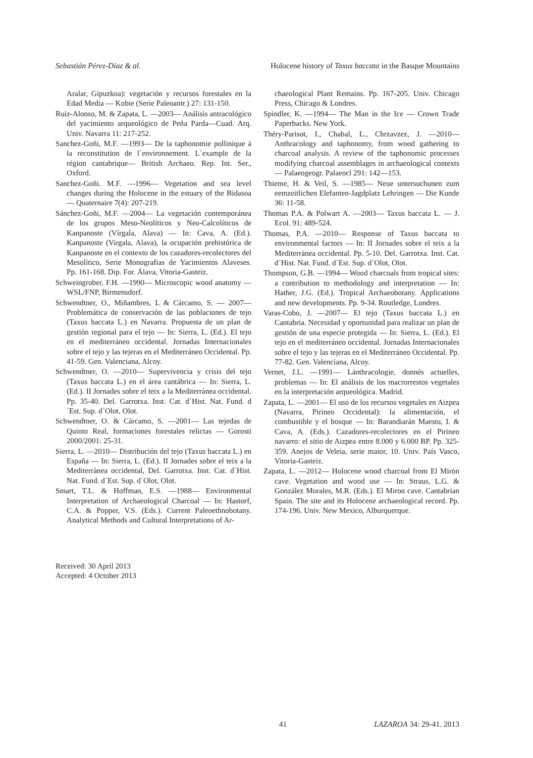Sebastián Pérez-Díaz & al. Holocene history of Taxus baccata in the Basque Mountains
Aralar, Gipuzkoa): vegetación y recursos forestales en la Edad Media — Kobie (Serie Paleoantr.) 27: 131-150.
Ruiz-Alonso, M. & Zapata, L. —2003— Análisis antracológico del yacimiento arqueológico de Peña Parda—Cuad. Arq. Univ. Navarra 11: 217-252.
Sanchez-Goñi, M.F. —1993— De la taphonomie pollinique à la reconstitution de l´environnement. L´example de la région cantabrique— British Archaeo. Rep. Int. Ser., Oxford.
Sanchez-Goñi. M.F. —1996— Vegetation and sea level changes during the Holocene in the estuary of the Bidasoa — Quaternaire 7(4): 207-219.
Sánchez-Goñi, M.F. —2004— La vegetación contemporánea de los grupos Meso-Neolíticos y Neo-Calcolíticos de Kanpanoste (Vírgala, Alava) — In: Cava, A. (Ed.). Kanpanoste (Virgala, Alava), la ocupación prehistórica de Kanpanoste en el contexto de los cazadores-recolectores del Mesolítico, Serie Monografias de Yacimientos Alaveses. Pp. 161-168. Dip. For. Álava, Vitoria-Gasteiz.
Schweingruber, F.H. —1990— Microscopic wood anatomy — WSL/FNP, Birmensdorf.
Schwendtner, O., Miñambres, L & Cárcamo, S. — 2007— Problemática de conservación de las poblaciones de tejo (Taxus baccata L.) en Navarra. Propuesta de un plan de gestión regional para el tejo — In: Sierra, L. (Ed.). El tejo en el mediterráneo occidental. Jornadas Internacionales sobre el tejo y las tejeras en el Mediterráneo Occidental. Pp. 41-59. Gen. Valenciana, Alcoy.
Schwendtner, O. —2010— Supervivencia y crisis del tejo (Taxus baccata L.) en el área cantábrica — In: Sierra, L. (Ed.). II Jornades sobre el teix a la Mediterrànea occidental. Pp. 35-40. Del. Garrotxa. Inst. Cat. d´Hist. Nat. Fund. d´Est. Sup. d´Olot, Olot.
Schwendtner, O. & Cárcamo, S. —2001— Las tejedas de Quinto Real, formaciones forestales relictas — Gorosti 2000/2001: 25-31.
Sierra, L. —2010— Distribución del tejo (Taxus baccata L.) en España — In: Sierra, L. (Ed.). II Jornades sobre el teix a la Mediterrànea occidental, Del. Garrotxa. Inst. Cat. d´Hist. Nat. Fund. d´Est. Sup. d´Olot, Olot.
Smart, T.L. & Hoffman, E.S. —1988— Environmental Interpretation of Archaeological Charcoal — In: Hastorf, C.A. & Popper, V.S. (Eds.). Current Paleoethnobotany. Analytical Methods and Cultural Interpretations of Ar-
chaeological Plant Remains. Pp. 167-205. Univ. Chicago Press, Chicago & Londres.
Spindler, K. —1994— The Man in the Ice — Crown Trade Paperbacks. New York.
Théry-Parisot, I., Chabal, L., Chrzavzez, J. —2010— Anthracology and taphonomy, from wood gathering to charcoal analysis. A review of the taphonomic processes modifying charcoal assemblages in archaeological contexts — Palaeogeogr. Palaeocl 291: 142—153.
Thieme, H. & Veil, S. —1985— Neue untersuchunen zum eemzeitlichen Elefanten-Jagdplatz Lehringen — Die Kunde 36: 11-58.
Thomas P.A. & Polwart A. —2003— Taxus baccata L. — J. Ecol. 91: 489-524.
Thomas, P.A. —2010— Response of Taxus baccata to environmental factors — In: II Jornades sobre el teix a la Mediterrànea occidental. Pp. 5-10. Del. Garrotxa. Inst. Cat. d´Hist. Nat. Fund. d´Est. Sup. d´Olot, Olot.
Thompson, G.B. —1994— Wood charcoals from tropical sites: a contribution to methodology and interpretation — In: Hather, J.G. (Ed.). Tropical Archaeobotany. Applications and new developments. Pp. 9-34. Routledge, Londres.
Varas-Cobo, J. —2007— El tejo (Taxus baccata L.) en Cantabria. Necesidad y oportunidad para realizar un plan de gestión de una especie protegida — In: Sierra, L. (Ed.). El tejo en el mediterráneo occidental. Jornadas Internacionales sobre el tejo y las tejeras en el Mediterráneo Occidental. Pp. 77-82. Gen. Valenciana, Alcoy.
Vernet, J.L. —1991— Lánthracologie, donnés actuelles, problemas — In: El análisis de los macrorrestos vegetales en la interpretación arqueológica. Madrid.
Zapata, L. —2001— El uso de los recursos vegetales en Aizpea (Navarra, Pirineo Occidental): la alimentación, el combustible y el bosque — In: Barandiarán Maestu, I. & Cava, A. (Eds.). Cazadores-recolectores en el Pirineo navarro: el sitio de Aizpea entre 8.000 y 6.000 BP. Pp. 325-359. Anejos de Veleia, serie maior, 10. Univ. País Vasco, Vitoria-Gasteiz.
Zapata, L. —2012— Holocene wood charcoal from El Mirón cave. Vegetation and wood use — In: Straus, L.G. & González Morales, M.R. (Eds.). El Miron cave. Cantabrian Spain. The site and its Holocene archaeological record. Pp. 174-196. Univ. New Mexico, Alburquerque.
Received: 30 April 2013
Accepted: 4 October 2013
41 LAZAROA 34: 29-41. 2013